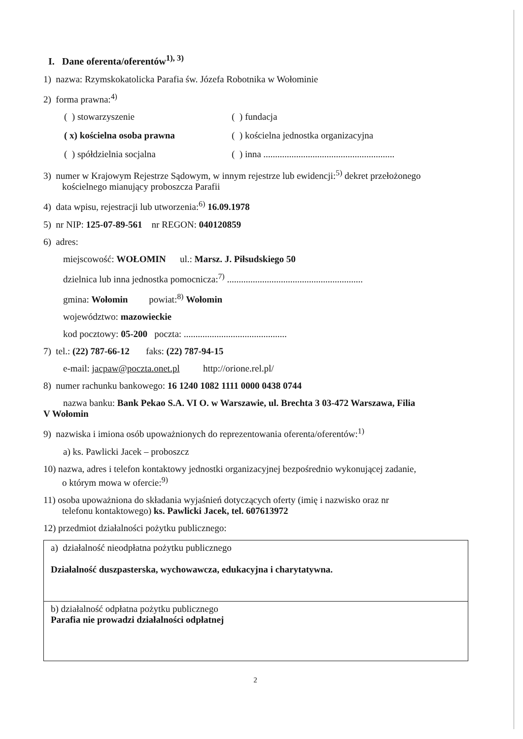I. Dane oferenta/oferentów<sup>1), 3)</sup>
1) nazwa: Rzymskokatolicka Parafia św. Józefa Robotnika w Wołominie
2) forma prawna:<sup>4)</sup>
( ) stowarzyszenie ( ) fundacja
( x) kościelna osoba prawna ( ) kościelna jednostka organizacyjna
( ) spółdzielnia socjalna ( ) inna ........................................................
3) numer w Krajowym Rejestrze Sądowym, w innym rejestrze lub ewidencji:<sup>5)</sup> dekret przełożonego
kościelnego mianujący proboszcza Parafii
4) data wpisu, rejestracji lub utworzenia:<sup>6)</sup> 16.09.1978
5) nr NIP: 125-07-89-561 nr REGON: 040120859
6) adres:
miejscowość: WOŁOMIN ul.: Marsz. J. Piłsudskiego 50
dzielnica lub inna jednostka pomocnicza:<sup>7)</sup> ..........................................................
gmina: Wołomin powiat:<sup>8)</sup> Wołomin
województwo: mazowieckie
kod pocztowy: 05-200 poczta: ............................................
7) tel.: (22) 787-66-12 faks: (22) 787-94-15
e-mail: jacpaw@poczta.onet.pl http://orione.rel.pl/
8) numer rachunku bankowego: 16 1240 1082 1111 0000 0438 0744
nazwa banku: Bank Pekao S.A. VI O. w Warszawie, ul. Brechta 3 03-472 Warszawa, Filia
V Wołomin
9) nazwiska i imiona osób upoważnionych do reprezentowania oferenta/oferentów:<sup>1)</sup>
a) ks. Pawlicki Jacek – proboszcz
10) nazwa, adres i telefon kontaktowy jednostki organizacyjnej bezpośrednio wykonującej zadanie,
o którym mowa w ofercie:<sup>9)</sup>
11) osoba upoważniona do składania wyjaśnień dotyczących oferty (imię i nazwisko oraz nr
telefonu kontaktowego) ks. Pawlicki Jacek, tel. 607613972
12) przedmiot działalności pożytku publicznego:
| a) działalność nieodpłatna pożytku publicznego Działalność duszpasterska, wychowawcza, edukacyjna i charytatywna. |
| b) działalność odpłatna pożytku publicznego Parafia nie prowadzi działalności odpłatnej |
2